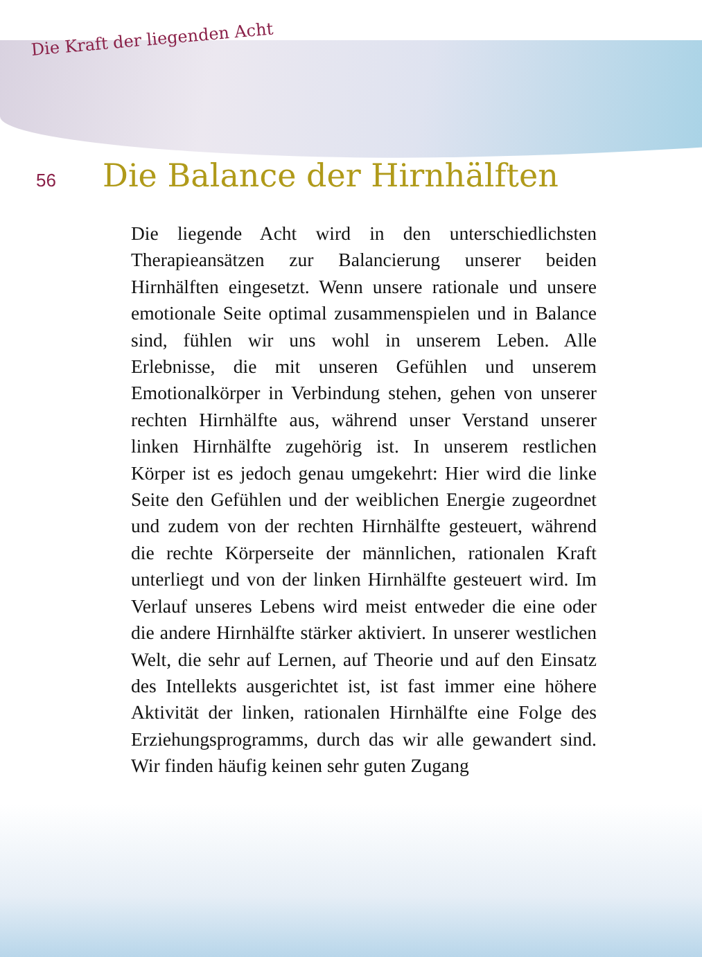Die Kraft der liegenden Acht
56
Die Balance der Hirnhälften
Die liegende Acht wird in den unterschiedlichsten Therapieansätzen zur Balancierung unserer beiden Hirnhälften eingesetzt. Wenn unsere rationale und unsere emotionale Seite optimal zusammenspielen und in Balance sind, fühlen wir uns wohl in unserem Leben. Alle Erlebnisse, die mit unseren Gefühlen und unserem Emotionalkörper in Verbindung stehen, gehen von unserer rechten Hirnhälfte aus, während unser Verstand unserer linken Hirnhälfte zugehörig ist. In unserem restlichen Körper ist es jedoch genau umgekehrt: Hier wird die linke Seite den Gefühlen und der weiblichen Energie zugeordnet und zudem von der rechten Hirnhälfte gesteuert, während die rechte Körperseite der männlichen, rationalen Kraft unterliegt und von der linken Hirnhälfte gesteuert wird. Im Verlauf unseres Lebens wird meist entweder die eine oder die andere Hirnhälfte stärker aktiviert. In unserer westlichen Welt, die sehr auf Lernen, auf Theorie und auf den Einsatz des Intellekts ausgerichtet ist, ist fast immer eine höhere Aktivität der linken, rationalen Hirnhälfte eine Folge des Erziehungsprogramms, durch das wir alle gewandert sind. Wir finden häufig keinen sehr guten Zugang